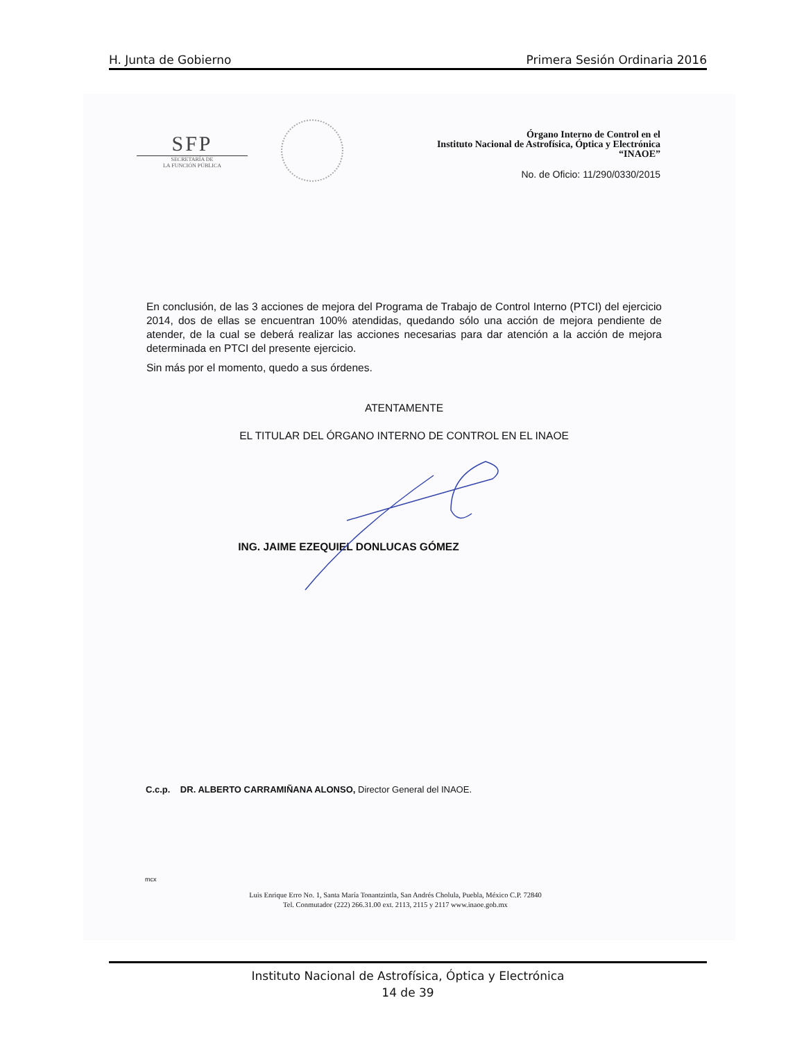H. Junta de Gobierno Primera Sesión Ordinaria 2016
SFP
SECRETARÍA DE
LA FUNCIÓN PÚBLICA
Órgano Interno de Control en el
Instituto Nacional de Astrofísica, Óptica y Electrónica
“INAOE”
No. de Oficio: 11/290/0330/2015
En conclusión, de las 3 acciones de mejora del Programa de Trabajo de Control Interno (PTCI) del ejercicio 2014, dos de ellas se encuentran 100% atendidas, quedando sólo una acción de mejora pendiente de atender, de la cual se deberá realizar las acciones necesarias para dar atención a la acción de mejora determinada en PTCI del presente ejercicio.
Sin más por el momento, quedo a sus órdenes.
ATENTAMENTE
EL TITULAR DEL ÓRGANO INTERNO DE CONTROL EN EL INAOE
ING. JAIME EZEQUIEL DONLUCAS GÓMEZ
C.c.p. DR. ALBERTO CARRAMIÑANA ALONSO, Director General del INAOE.
mcx
Luis Enrique Erro No. 1, Santa María Tonantzintla, San Andrés Cholula, Puebla, México C.P. 72840
Tel. Conmutador (222) 266.31.00 ext. 2113, 2115 y 2117 www.inaoe.gob.mx
Instituto Nacional de Astrofísica, Óptica y Electrónica
14 de 39